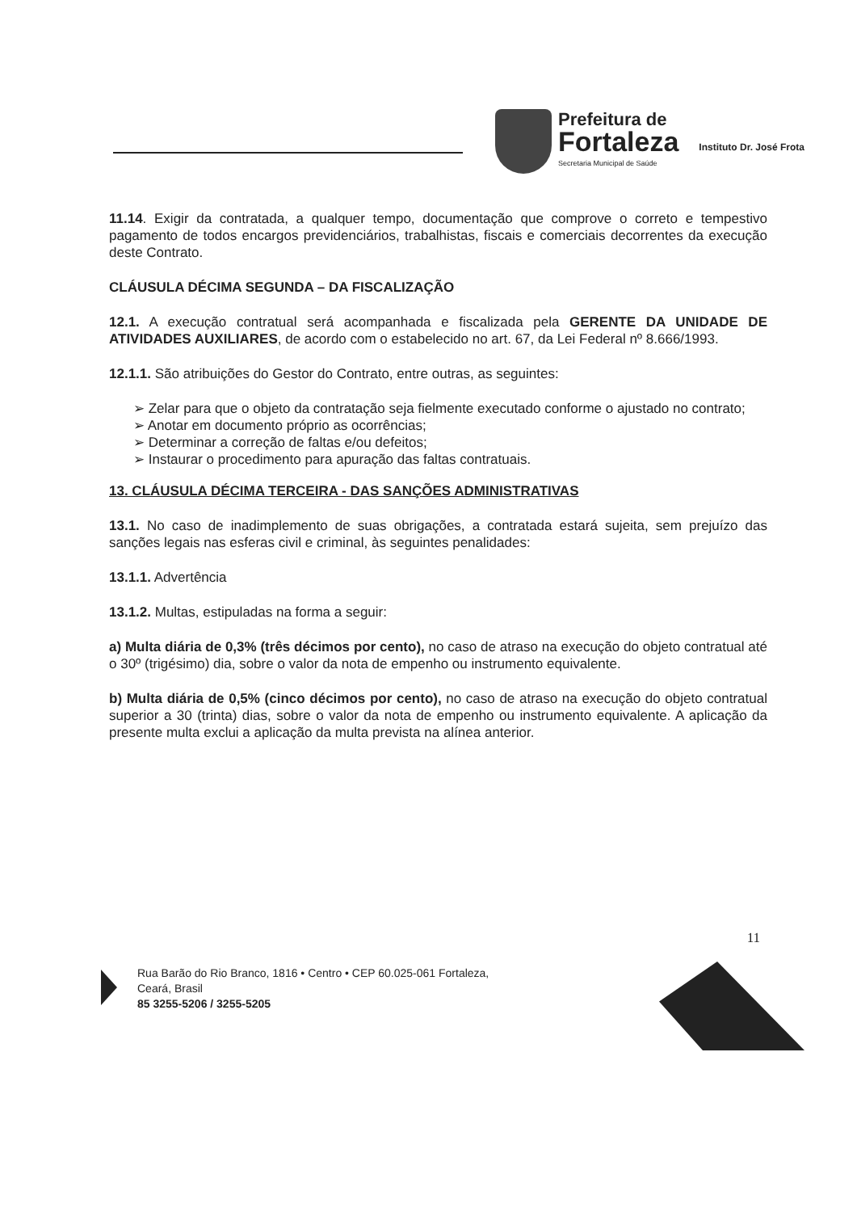Prefeitura de
Fortaleza
Secretaria Municipal de Saúde
Instituto Dr. José Frota
11.14. Exigir da contratada, a qualquer tempo, documentação que comprove o correto e tempestivo pagamento de todos encargos previdenciários, trabalhistas, fiscais e comerciais decorrentes da execução deste Contrato.
CLÁUSULA DÉCIMA SEGUNDA – DA FISCALIZAÇÃO
12.1. A execução contratual será acompanhada e fiscalizada pela GERENTE DA UNIDADE DE ATIVIDADES AUXILIARES, de acordo com o estabelecido no art. 67, da Lei Federal nº 8.666/1993.
12.1.1. São atribuições do Gestor do Contrato, entre outras, as seguintes:
➢ Zelar para que o objeto da contratação seja fielmente executado conforme o ajustado no contrato;
➢ Anotar em documento próprio as ocorrências;
➢ Determinar a correção de faltas e/ou defeitos;
➢ Instaurar o procedimento para apuração das faltas contratuais.
13. CLÁUSULA DÉCIMA TERCEIRA - DAS SANÇÕES ADMINISTRATIVAS
13.1. No caso de inadimplemento de suas obrigações, a contratada estará sujeita, sem prejuízo das sanções legais nas esferas civil e criminal, às seguintes penalidades:
13.1.1. Advertência
13.1.2. Multas, estipuladas na forma a seguir:
a) Multa diária de 0,3% (três décimos por cento), no caso de atraso na execução do objeto contratual até o 30º (trigésimo) dia, sobre o valor da nota de empenho ou instrumento equivalente.
b) Multa diária de 0,5% (cinco décimos por cento), no caso de atraso na execução do objeto contratual superior a 30 (trinta) dias, sobre o valor da nota de empenho ou instrumento equivalente. A aplicação da presente multa exclui a aplicação da multa prevista na alínea anterior.
11
Rua Barão do Rio Branco, 1816 • Centro • CEP 60.025-061 Fortaleza,
Ceará, Brasil
85 3255-5206 / 3255-5205